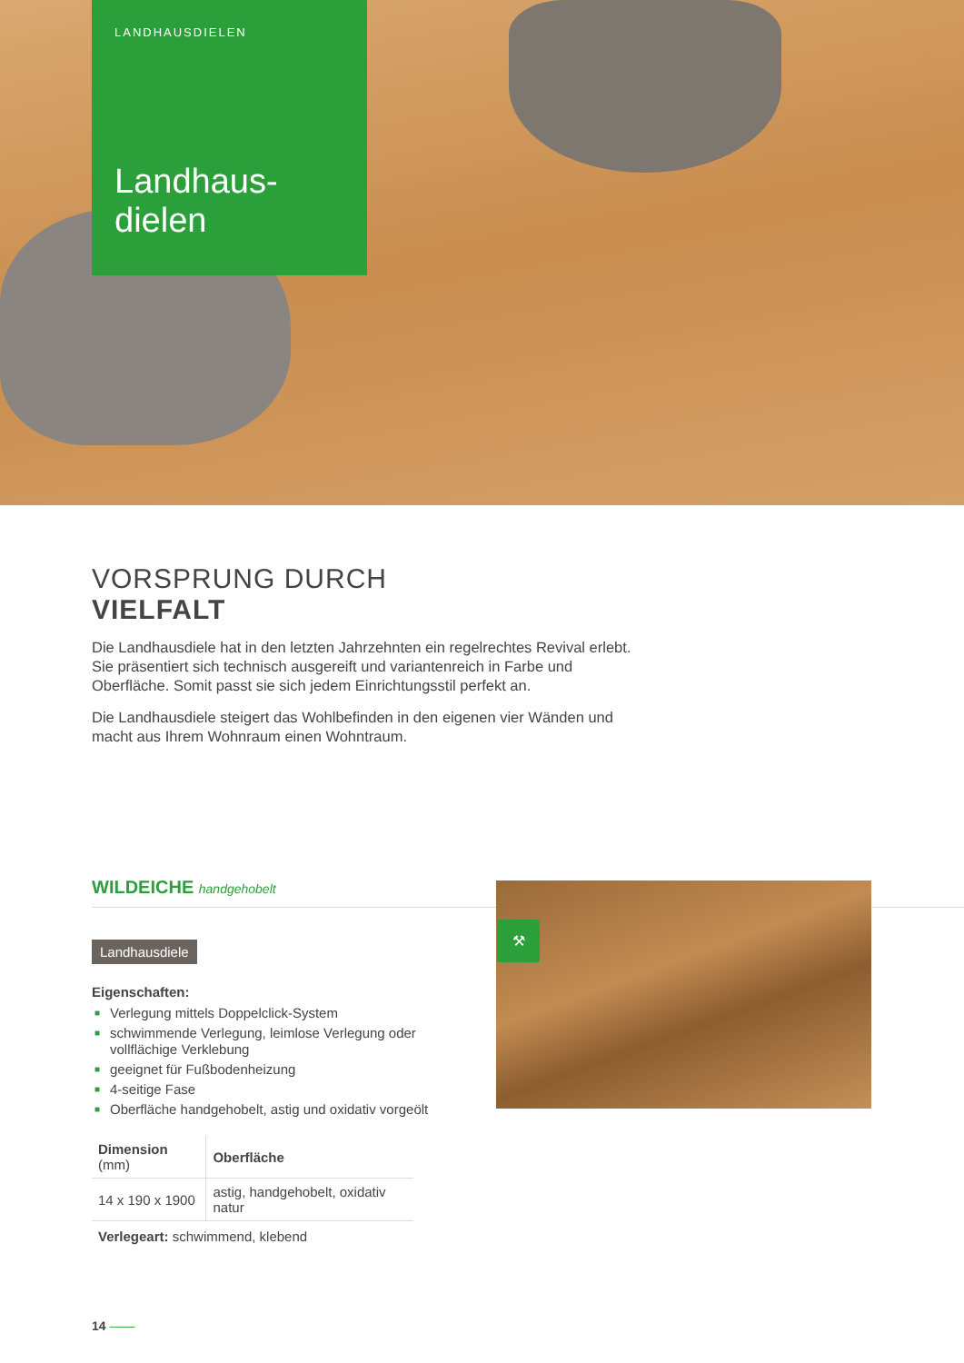LANDHAUSDIELEN
Landhaus-
dielen
VORSPRUNG DURCH
VIELFALT
Die Landhausdiele hat in den letzten Jahrzehnten ein regelrechtes Revival erlebt. Sie präsentiert sich technisch ausgereift und variantenreich in Farbe und Oberfläche. Somit passt sie sich jedem Einrichtungsstil perfekt an.
Die Landhausdiele steigert das Wohlbefinden in den eigenen vier Wänden und macht aus Ihrem Wohnraum einen Wohntraum.
WILDEICHE handgehobelt
Landhausdiele
⚒
Eigenschaften:
■ Verlegung mittels Doppelclick-System
■ schwimmende Verlegung, leimlose Verlegung oder vollflächige Verklebung
■ geeignet für Fußbodenheizung
■ 4-seitige Fase
■ Oberfläche handgehobelt, astig und oxidativ vorgeölt
| Dimension (mm) | Oberfläche |
| --- | --- |
| 14 x 190 x 1900 | astig, handgehobelt, oxidativ natur |
Verlegeart: schwimmend, klebend
14 ——